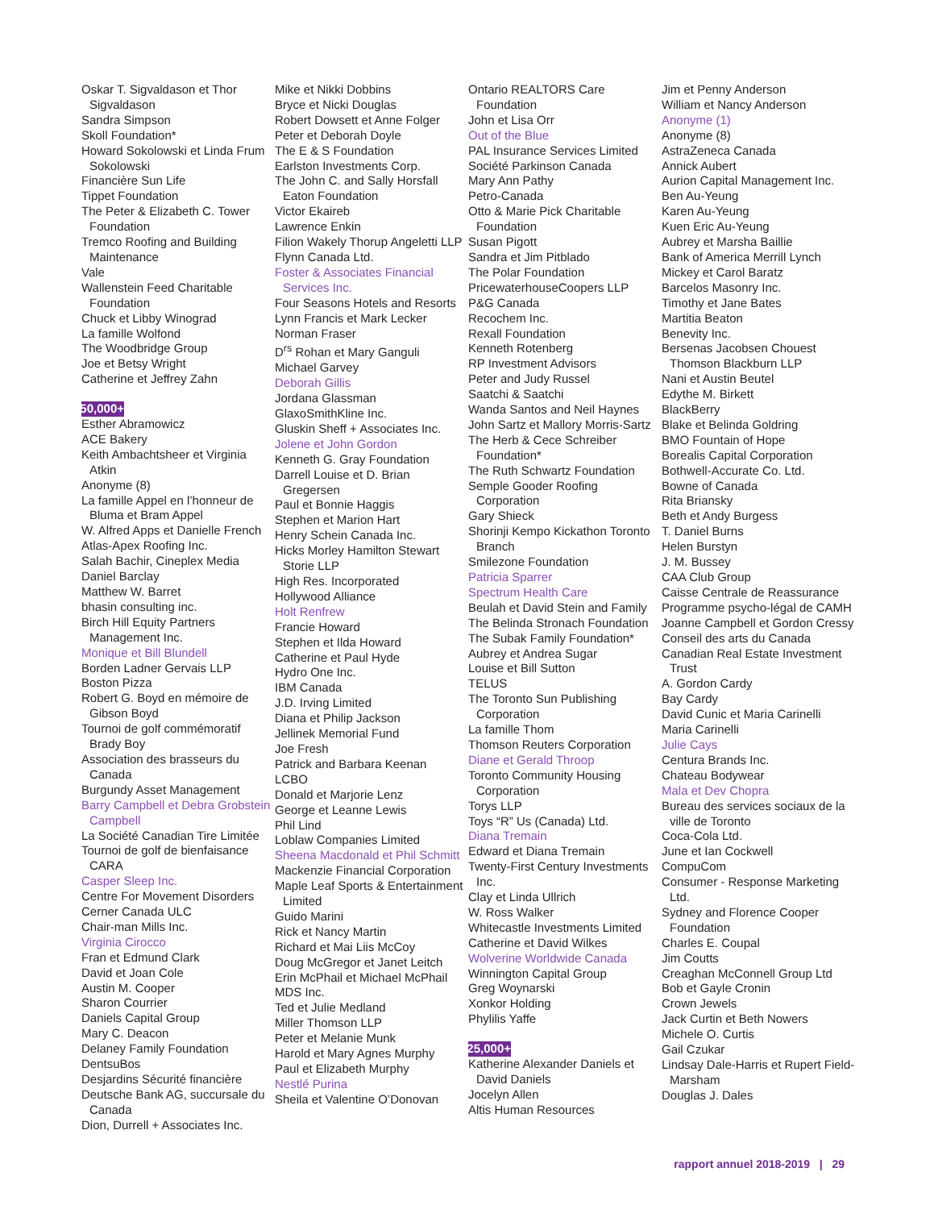Oskar T. Sigvaldason et Thor Sigvaldason
Sandra Simpson
Skoll Foundation*
Howard Sokolowski et Linda Frum Sokolowski
Financière Sun Life
Tippet Foundation
The Peter & Elizabeth C. Tower Foundation
Tremco Roofing and Building Maintenance
Vale
Wallenstein Feed Charitable Foundation
Chuck et Libby Winograd
La famille Wolfond
The Woodbridge Group
Joe et Betsy Wright
Catherine et Jeffrey Zahn
$50,000+
Esther Abramowicz
ACE Bakery
Keith Ambachtsheer et Virginia Atkin
Anonyme (8)
La famille Appel en l’honneur de Bluma et Bram Appel
W. Alfred Apps et Danielle French
Atlas-Apex Roofing Inc.
Salah Bachir, Cineplex Media
Daniel Barclay
Matthew W. Barret
bhasin consulting inc.
Birch Hill Equity Partners Management Inc.
Monique et Bill Blundell
Borden Ladner Gervais LLP
Boston Pizza
Robert G. Boyd en mémoire de Gibson Boyd
Tournoi de golf commémoratif Brady Boy
Association des brasseurs du Canada
Burgundy Asset Management
Barry Campbell et Debra Grobstein Campbell
La Société Canadian Tire Limitée
Tournoi de golf de bienfaisance CARA
Casper Sleep Inc.
Centre For Movement Disorders
Cerner Canada ULC
Chair-man Mills Inc.
Virginia Cirocco
Fran et Edmund Clark
David et Joan Cole
Austin M. Cooper
Sharon Courrier
Daniels Capital Group
Mary C. Deacon
Delaney Family Foundation
DentsuBos
Desjardins Sécurité financière
Deutsche Bank AG, succursale du Canada
Dion, Durrell + Associates Inc.
Mike et Nikki Dobbins
Bryce et Nicki Douglas
Robert Dowsett et Anne Folger
Peter et Deborah Doyle
The E & S Foundation
Earlston Investments Corp.
The John C. and Sally Horsfall Eaton Foundation
Victor Ekaireb
Lawrence Enkin
Filion Wakely Thorup Angeletti LLP
Flynn Canada Ltd.
Foster & Associates Financial Services Inc.
Four Seasons Hotels and Resorts
Lynn Francis et Mark Lecker
Norman Fraser
D<sup>rs</sup> Rohan et Mary Ganguli
Michael Garvey
Deborah Gillis
Jordana Glassman
GlaxoSmithKline Inc.
Gluskin Sheff + Associates Inc.
Jolene et John Gordon
Kenneth G. Gray Foundation
Darrell Louise et D. Brian Gregersen
Paul et Bonnie Haggis
Stephen et Marion Hart
Henry Schein Canada Inc.
Hicks Morley Hamilton Stewart Storie LLP
High Res. Incorporated
Hollywood Alliance
Holt Renfrew
Francie Howard
Stephen et Ilda Howard
Catherine et Paul Hyde
Hydro One Inc.
IBM Canada
J.D. Irving Limited
Diana et Philip Jackson
Jellinek Memorial Fund
Joe Fresh
Patrick and Barbara Keenan
LCBO
Donald et Marjorie Lenz
George et Leanne Lewis
Phil Lind
Loblaw Companies Limited
Sheena Macdonald et Phil Schmitt
Mackenzie Financial Corporation
Maple Leaf Sports & Entertainment Limited
Guido Marini
Rick et Nancy Martin
Richard et Mai Liis McCoy
Doug McGregor et Janet Leitch
Erin McPhail et Michael McPhail
MDS Inc.
Ted et Julie Medland
Miller Thomson LLP
Peter et Melanie Munk
Harold et Mary Agnes Murphy
Paul et Elizabeth Murphy
Nestlé Purina
Sheila et Valentine O’Donovan
Ontario REALTORS Care Foundation
John et Lisa Orr
Out of the Blue
PAL Insurance Services Limited
Société Parkinson Canada
Mary Ann Pathy
Petro-Canada
Otto & Marie Pick Charitable Foundation
Susan Pigott
Sandra et Jim Pitblado
The Polar Foundation
PricewaterhouseCoopers LLP
P&G Canada
Recochem Inc.
Rexall Foundation
Kenneth Rotenberg
RP Investment Advisors
Peter and Judy Russel
Saatchi & Saatchi
Wanda Santos and Neil Haynes
John Sartz et Mallory Morris-Sartz
The Herb & Cece Schreiber Foundation*
The Ruth Schwartz Foundation
Semple Gooder Roofing Corporation
Gary Shieck
Shorinji Kempo Kickathon Toronto Branch
Smilezone Foundation
Patricia Sparrer
Spectrum Health Care
Beulah et David Stein and Family
The Belinda Stronach Foundation
The Subak Family Foundation*
Aubrey et Andrea Sugar
Louise et Bill Sutton
TELUS
The Toronto Sun Publishing Corporation
La famille Thom
Thomson Reuters Corporation
Diane et Gerald Throop
Toronto Community Housing Corporation
Torys LLP
Toys “R” Us (Canada) Ltd.
Diana Tremain
Edward et Diana Tremain
Twenty-First Century Investments Inc.
Clay et Linda Ullrich
W. Ross Walker
Whitecastle Investments Limited
Catherine et David Wilkes
Wolverine Worldwide Canada
Winnington Capital Group
Greg Woynarski
Xonkor Holding
Phylilis Yaffe
$25,000+
Katherine Alexander Daniels et David Daniels
Jocelyn Allen
Altis Human Resources
Jim et Penny Anderson
William et Nancy Anderson
Anonyme (1)
Anonyme (8)
AstraZeneca Canada
Annick Aubert
Aurion Capital Management Inc.
Ben Au-Yeung
Karen Au-Yeung
Kuen Eric Au-Yeung
Aubrey et Marsha Baillie
Bank of America Merrill Lynch
Mickey et Carol Baratz
Barcelos Masonry Inc.
Timothy et Jane Bates
Martitia Beaton
Benevity Inc.
Bersenas Jacobsen Chouest Thomson Blackburn LLP
Nani et Austin Beutel
Edythe M. Birkett
BlackBerry
Blake et Belinda Goldring
BMO Fountain of Hope
Borealis Capital Corporation
Bothwell-Accurate Co. Ltd.
Bowne of Canada
Rita Briansky
Beth et Andy Burgess
T. Daniel Burns
Helen Burstyn
J. M. Bussey
CAA Club Group
Caisse Centrale de Reassurance
Programme psycho-légal de CAMH
Joanne Campbell et Gordon Cressy
Conseil des arts du Canada
Canadian Real Estate Investment Trust
A. Gordon Cardy
Bay Cardy
David Cunic et Maria Carinelli
Maria Carinelli
Julie Cays
Centura Brands Inc.
Chateau Bodywear
Mala et Dev Chopra
Bureau des services sociaux de la ville de Toronto
Coca-Cola Ltd.
June et Ian Cockwell
CompuCom
Consumer - Response Marketing Ltd.
Sydney and Florence Cooper Foundation
Charles E. Coupal
Jim Coutts
Creaghan McConnell Group Ltd
Bob et Gayle Cronin
Crown Jewels
Jack Curtin et Beth Nowers
Michele O. Curtis
Gail Czukar
Lindsay Dale-Harris et Rupert Field-Marsham
Douglas J. Dales
rapport annuel 2018-2019 | 29